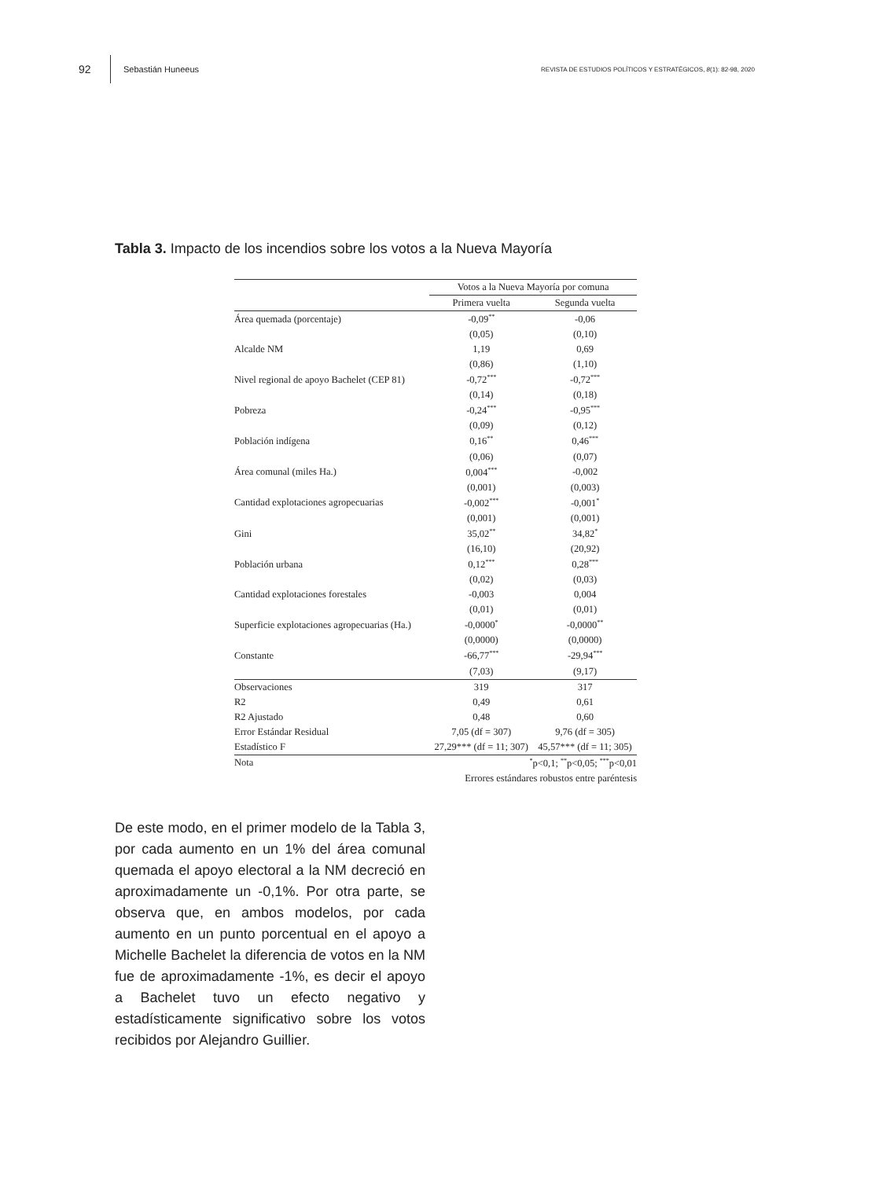92 Sebastián Huneeus REVISTA DE ESTUDIOS POLÍTICOS Y ESTRATÉGICOS, 8(1): 82-98, 2020
Tabla 3. Impacto de los incendios sobre los votos a la Nueva Mayoría
| | Votos a la Nueva Mayoría por comuna | |
| --- | --- | --- |
| | Primera vuelta | Segunda vuelta |
| Área quemada (porcentaje) | -0,09<sup>**</sup> | -0,06 |
| | (0,05) | (0,10) |
| Alcalde NM | 1,19 | 0,69 |
| | (0,86) | (1,10) |
| Nivel regional de apoyo Bachelet (CEP 81) | -0,72<sup>***</sup> | -0,72<sup>***</sup> |
| | (0,14) | (0,18) |
| Pobreza | -0,24<sup>***</sup> | -0,95<sup>***</sup> |
| | (0,09) | (0,12) |
| Población indígena | 0,16<sup>**</sup> | 0,46<sup>***</sup> |
| | (0,06) | (0,07) |
| Área comunal (miles Ha.) | 0,004<sup>***</sup> | -0,002 |
| | (0,001) | (0,003) |
| Cantidad explotaciones agropecuarias | -0,002<sup>***</sup> | -0,001<sup>*</sup> |
| | (0,001) | (0,001) |
| Gini | 35,02<sup>**</sup> | 34,82<sup>*</sup> |
| | (16,10) | (20,92) |
| Población urbana | 0,12<sup>***</sup> | 0,28<sup>***</sup> |
| | (0,02) | (0,03) |
| Cantidad explotaciones forestales | -0,003 | 0,004 |
| | (0,01) | (0,01) |
| Superficie explotaciones agropecuarias (Ha.) | -0,0000<sup>*</sup> | -0,0000<sup>**</sup> |
| | (0,0000) | (0,0000) |
| Constante | -66,77<sup>***</sup> | -29,94<sup>***</sup> |
| | (7,03) | (9,17) |
| Observaciones | 319 | 317 |
| R2 | 0,49 | 0,61 |
| R2 Ajustado | 0,48 | 0,60 |
| Error Estándar Residual | 7,05 (df = 307) | 9,76 (df = 305) |
| Estadístico F | 27,29*** (df = 11; 307) | 45,57*** (df = 11; 305) |
| Nota | <sup>*</sup> p<0,1; <sup>**</sup>p<0,05; <sup>***</sup>p<0,01 | |
| | Errores estándares robustos entre paréntesis | |
De este modo, en el primer modelo de la Tabla 3, por cada aumento en un 1% del área comunal quemada el apoyo electoral a la NM decreció en aproximadamente un -0,1%. Por otra parte, se observa que, en ambos modelos, por cada aumento en un punto porcentual en el apoyo a Michelle Bachelet la diferencia de votos en la NM fue de aproximadamente -1%, es decir el apoyo a Bachelet tuvo un efecto negativo y estadísticamente significativo sobre los votos recibidos por Alejandro Guillier.